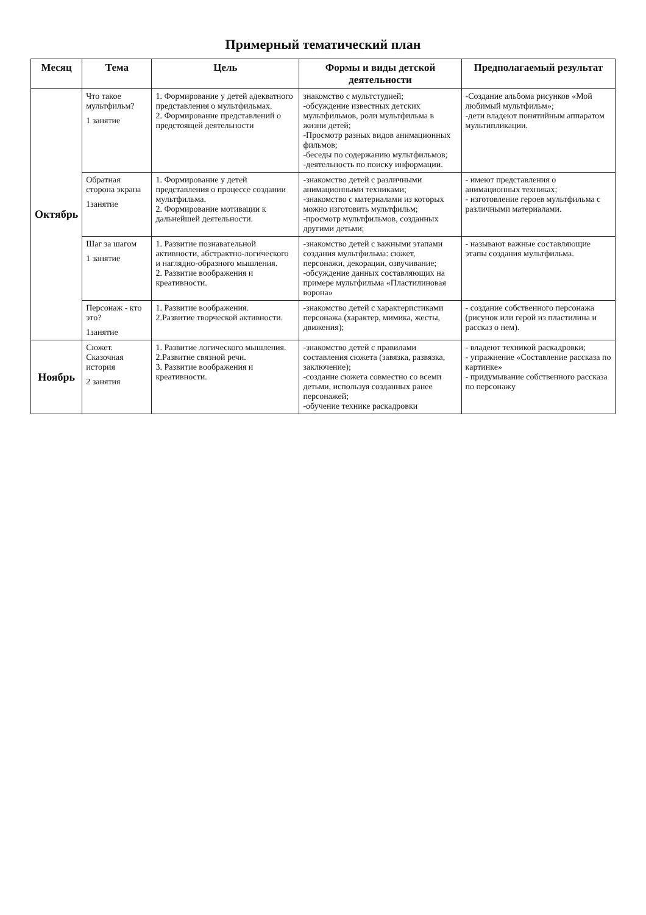Примерный тематический план
| Месяц | Тема | Цель | Формы и виды детской деятельности | Предполагаемый результат |
| --- | --- | --- | --- | --- |
| Октябрь | Что такое мультфильм? 1 занятие | 1. Формирование у детей адекватного представления о мультфильмах. 2. Формирование представлений о предстоящей деятельности | знакомство с мультстудией; -обсуждение известных детских мультфильмов, роли мультфильма в жизни детей; -Просмотр разных видов анимационных фильмов; -беседы по содержанию мультфильмов; -деятельность по поиску информации. | -Создание альбома рисунков «Мой любимый мультфильм»; -дети владеют понятийным аппаратом мультипликации. |
| | Обратная сторона экрана 1занятие | 1. Формирование у детей представления о процессе создании мультфильма. 2. Формирование мотивации к дальнейшей деятельности. | -знакомство детей с различными анимационными техниками; -знакомство с материалами из которых можно изготовить мультфильм; -просмотр мультфильмов, созданных другими детьми; | - имеют представления о анимационных техниках; - изготовление героев мультфильма с различными материалами. |
| | Шаг за шагом 1 занятие | 1. Развитие познавательной активности, абстрактно-логического и наглядно-образного мышления. 2. Развитие воображения и креативности. | -знакомство детей с важными этапами создания мультфильма: сюжет, персонажи, декорации, озвучивание; -обсуждение данных составляющих на примере мультфильма «Пластилиновая ворона» | - называют важные составляющие этапы создания мультфильма. |
| | Персонаж - кто это? 1занятие | 1. Развитие воображения. 2.Развитие творческой активности. | -знакомство детей с характеристиками персонажа (характер, мимика, жесты, движения); | - создание собственного персонажа (рисунок или герой из пластилина и рассказ о нем). |
| Ноябрь | Сюжет. Сказочная история 2 занятия | 1. Развитие логического мышления. 2.Развитие связной речи. 3. Развитие воображения и креативности. | -знакомство детей с правилами составления сюжета (завязка, развязка, заключение); -создание сюжета совместно со всеми детьми, используя созданных ранее персонажей; -обучение технике раскадровки | - владеют техникой раскадровки; - упражнение «Составление рассказа по картинке» - придумывание собственного рассказа по персонажу |